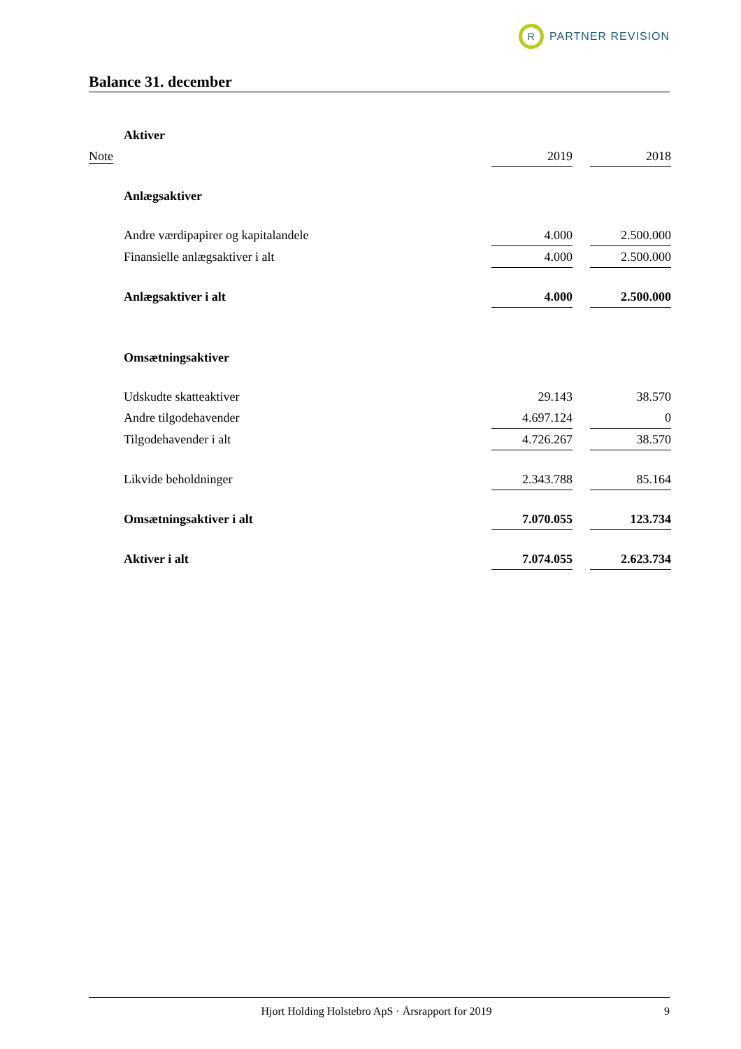R
PARTNER REVISION
Balance 31. december
| | Aktiver | | | |
| Note | | 2019 | | 2018 |
| | Anlægsaktiver | | | |
| | Andre værdipapirer og kapitalandele | 4.000 | | 2.500.000 |
| | Finansielle anlægsaktiver i alt | 4.000 | | 2.500.000 |
| | Anlægsaktiver i alt | 4.000 | | 2.500.000 |
| | Omsætningsaktiver | | | |
| | Udskudte skatteaktiver | 29.143 | | 38.570 |
| | Andre tilgodehavender | 4.697.124 | | 0 |
| | Tilgodehavender i alt | 4.726.267 | | 38.570 |
| | Likvide beholdninger | 2.343.788 | | 85.164 |
| | Omsætningsaktiver i alt | 7.070.055 | | 123.734 |
| | Aktiver i alt | 7.074.055 | | 2.623.734 |
Hjort Holding Holstebro ApS · Årsrapport for 2019 9